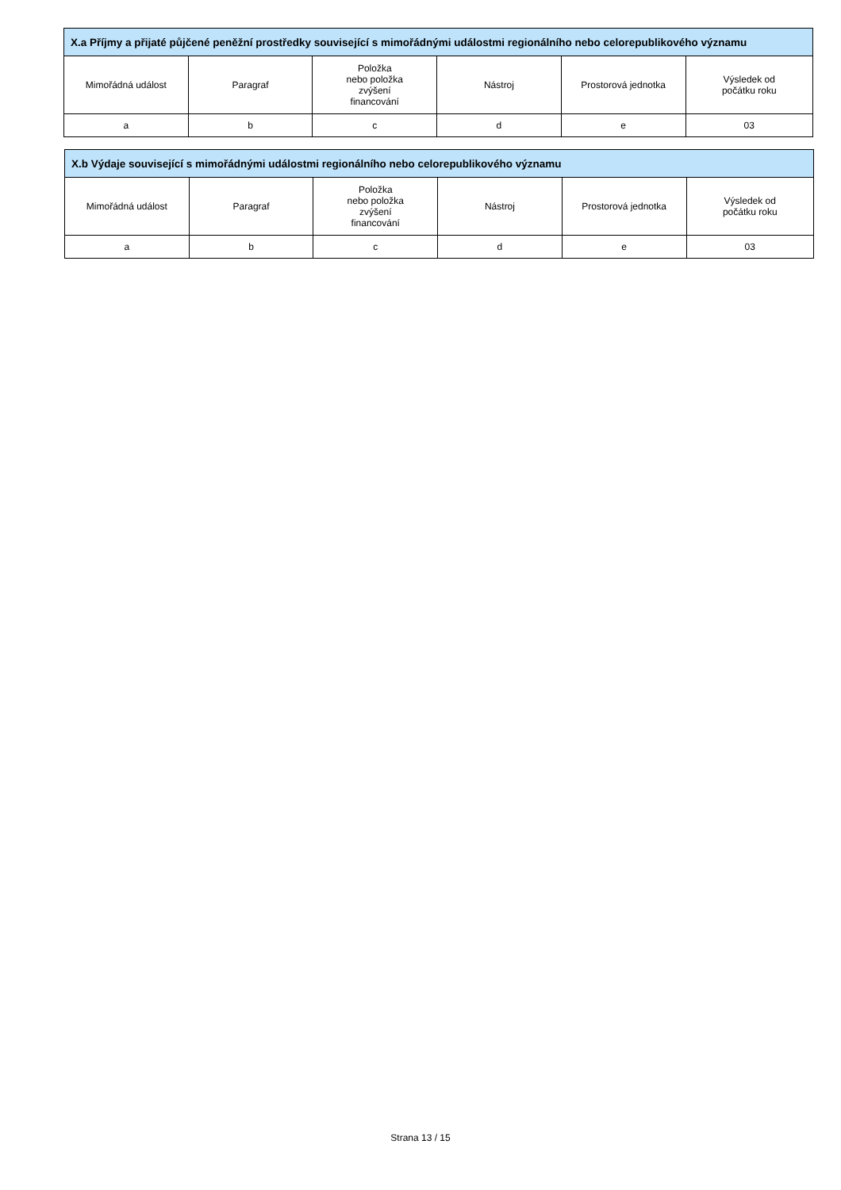| X.a Příjmy a přijaté půjčené peněžní prostředky související s mimořádnými událostmi regionálního nebo celorepublikového významu | | | | | |
| --- | --- | --- | --- | --- | --- |
| Mimořádná událost | Paragraf | Položka nebo položka zvýšení financování | Nástroj | Prostorová jednotka | Výsledek od počátku roku |
| a | b | c | d | e | 03 |
| X.b Výdaje související s mimořádnými událostmi regionálního nebo celorepublikového významu | | | | | |
| --- | --- | --- | --- | --- | --- |
| Mimořádná událost | Paragraf | Položka nebo položka zvýšení financování | Nástroj | Prostorová jednotka | Výsledek od počátku roku |
| a | b | c | d | e | 03 |
Strana 13 / 15